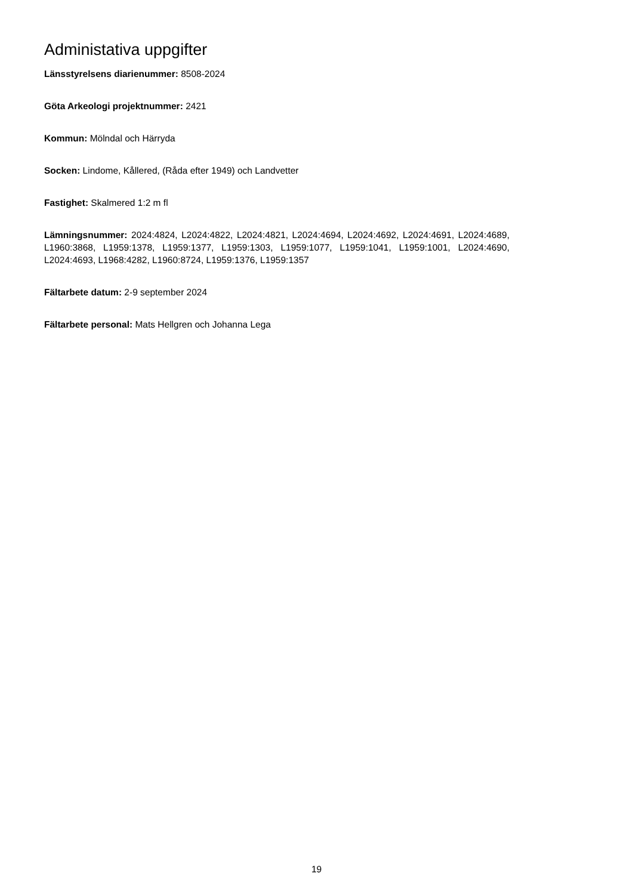Administativa uppgifter
Länsstyrelsens diarienummer: 8508-2024
Göta Arkeologi projektnummer: 2421
Kommun: Mölndal och Härryda
Socken: Lindome, Kållered, (Råda efter 1949) och Landvetter
Fastighet: Skalmered 1:2 m fl
Lämningsnummer: 2024:4824, L2024:4822, L2024:4821, L2024:4694, L2024:4692, L2024:4691, L2024:4689, L1960:3868, L1959:1378, L1959:1377, L1959:1303, L1959:1077, L1959:1041, L1959:1001, L2024:4690, L2024:4693, L1968:4282, L1960:8724, L1959:1376, L1959:1357
Fältarbete datum: 2-9 september 2024
Fältarbete personal: Mats Hellgren och Johanna Lega
19